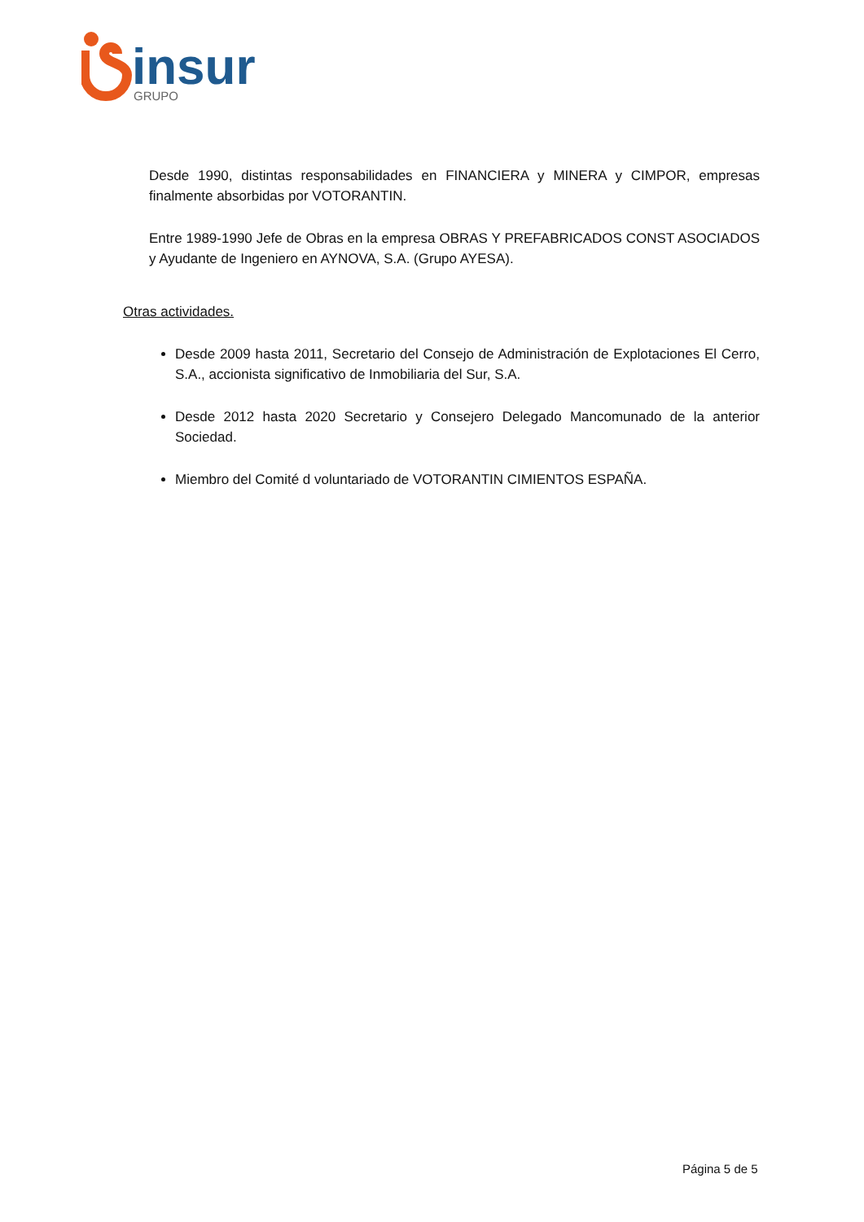insur
GRUPO
Desde 1990, distintas responsabilidades en FINANCIERA y MINERA y CIMPOR, empresas finalmente absorbidas por VOTORANTIN.
Entre 1989-1990 Jefe de Obras en la empresa OBRAS Y PREFABRICADOS CONST ASOCIADOS y Ayudante de Ingeniero en AYNOVA, S.A. (Grupo AYESA).
Otras actividades.
Desde 2009 hasta 2011, Secretario del Consejo de Administración de Explotaciones El Cerro, S.A., accionista significativo de Inmobiliaria del Sur, S.A.
Desde 2012 hasta 2020 Secretario y Consejero Delegado Mancomunado de la anterior Sociedad.
Miembro del Comité d voluntariado de VOTORANTIN CIMIENTOS ESPAÑA.
Página 5 de 5